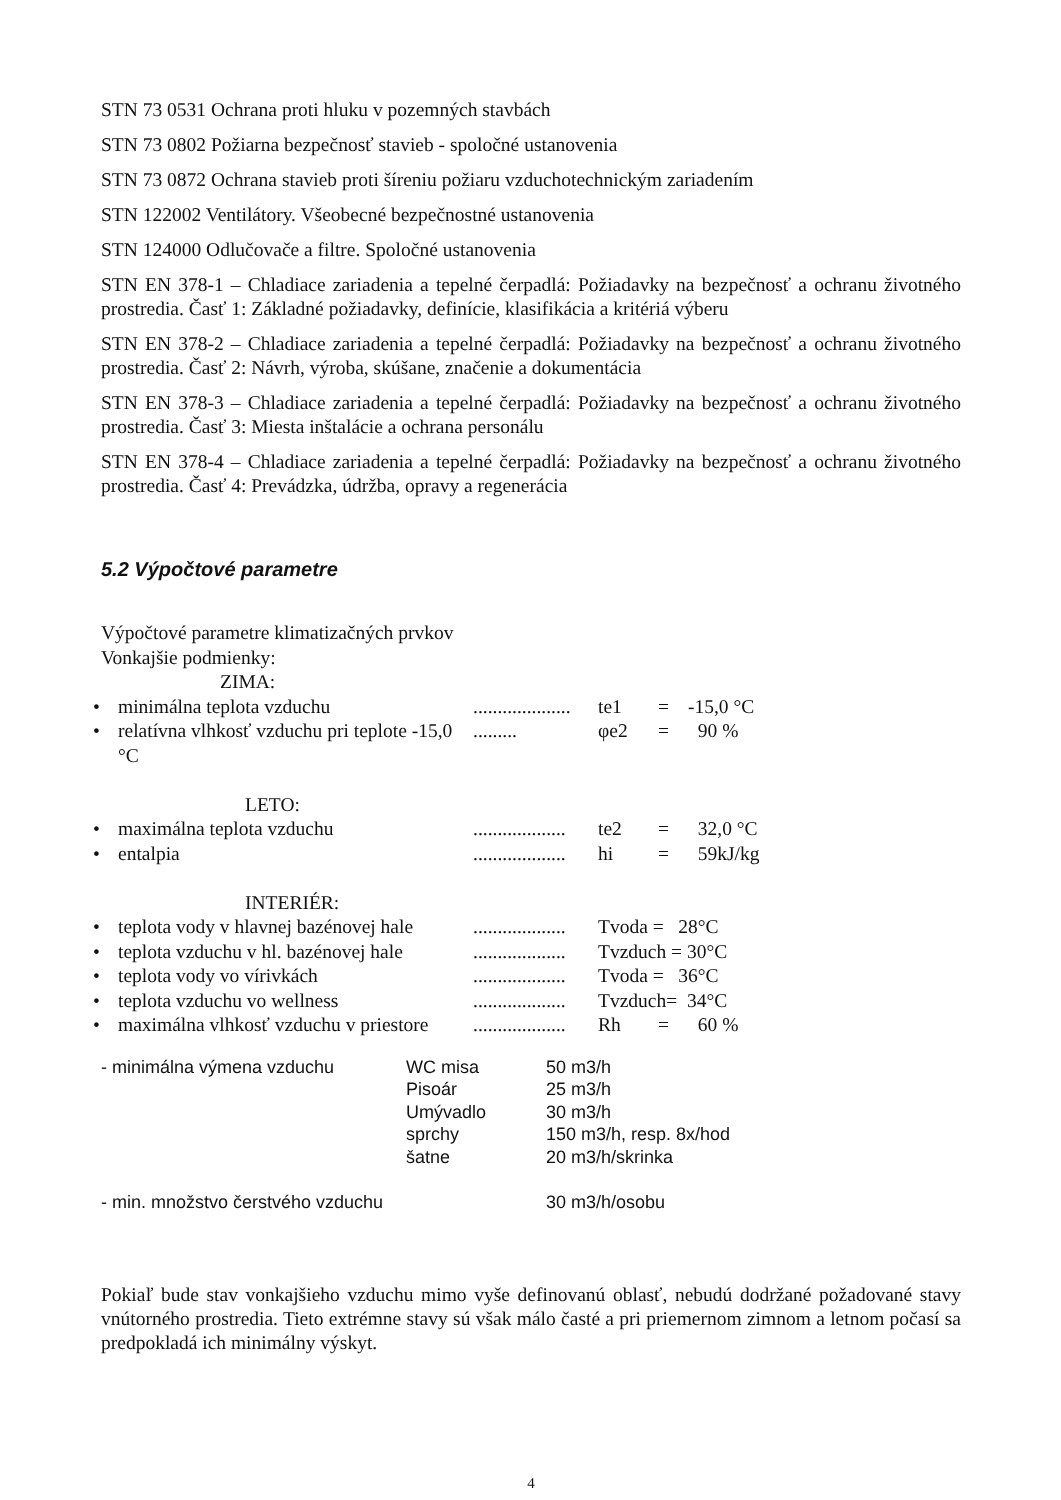STN 73 0531 Ochrana proti hluku v pozemných stavbách
STN 73 0802 Požiarna bezpečnosť stavieb - spoločné ustanovenia
STN 73 0872 Ochrana stavieb proti šíreniu požiaru vzduchotechnickým zariadením
STN 122002 Ventilátory. Všeobecné bezpečnostné ustanovenia
STN 124000 Odlučovače a filtre. Spoločné ustanovenia
STN EN 378-1 – Chladiace zariadenia a tepelné čerpadlá: Požiadavky na bezpečnosť a ochranu životného prostredia. Časť 1: Základné požiadavky, definície, klasifikácia a kritériá výberu
STN EN 378-2 – Chladiace zariadenia a tepelné čerpadlá: Požiadavky na bezpečnosť a ochranu životného prostredia. Časť 2: Návrh, výroba, skúšane, značenie a dokumentácia
STN EN 378-3 – Chladiace zariadenia a tepelné čerpadlá: Požiadavky na bezpečnosť a ochranu životného prostredia. Časť 3: Miesta inštalácie a ochrana personálu
STN EN 378-4 – Chladiace zariadenia a tepelné čerpadlá: Požiadavky na bezpečnosť a ochranu životného prostredia. Časť 4: Prevádzka, údržba, opravy a regenerácia
5.2 Výpočtové parametre
Výpočtové parametre klimatizačných prvkov
Vonkajšie podmienky:
| | ZIMA: | | | | |
| • | minimálna teplota vzduchu | .................... | te1 | = | -15,0 °C |
| • | relatívna vlhkosť vzduchu pri teplote -15,0 °C | ......... | φe2 | = | 90 % |
| | LETO: | | | | |
| • | maximálna teplota vzduchu | ................... | te2 | = | 32,0 °C |
| • | entalpia | ................... | hi | = | 59kJ/kg |
| | INTERIÉR: | | | | |
| • | teplota vody v hlavnej bazénovej hale | ................... | Tvoda = 28°C | | |
| • | teplota vzduchu v hl. bazénovej hale | ................... | Tvzduch = 30°C | | |
| • | teplota vody vo vírivkách | ................... | Tvoda = 36°C | | |
| • | teplota vzduchu vo wellness | ................... | Tvzduch= 34°C | | |
| • | maximálna vlhkosť vzduchu v priestore | ................... | Rh | = | 60 % |
| - minimálna výmena vzduchu | WC misa | 50 m3/h |
| | Pisoár | 25 m3/h |
| | Umývadlo | 30 m3/h |
| | sprchy | 150 m3/h, resp. 8x/hod |
| | šatne | 20 m3/h/skrinka |
| - min. množstvo čerstvého vzduchu | | 30 m3/h/osobu |
Pokiaľ bude stav vonkajšieho vzduchu mimo vyše definovanú oblasť, nebudú dodržané požadované stavy vnútorného prostredia. Tieto extrémne stavy sú však málo časté a pri priemernom zimnom a letnom počasí sa predpokladá ich minimálny výskyt.
4